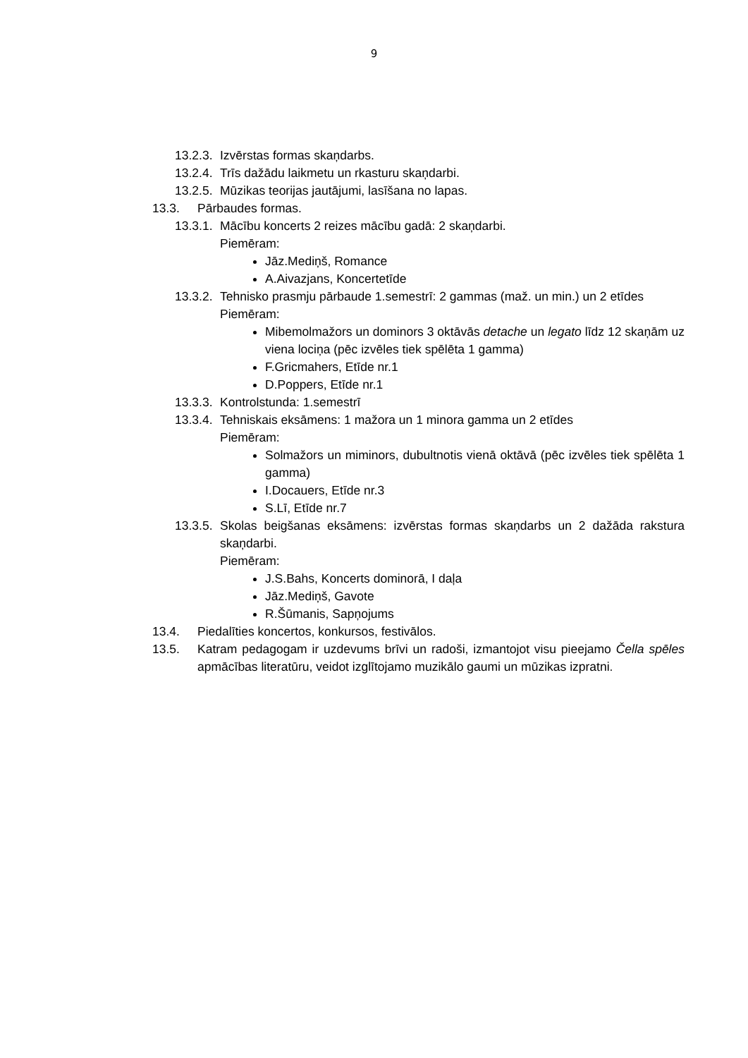9
13.2.3. Izvērstas formas skaņdarbs.
13.2.4. Trīs dažādu laikmetu un rkasturu skaņdarbi.
13.2.5. Mūzikas teorijas jautājumi, lasīšana no lapas.
13.3. Pārbaudes formas.
13.3.1. Mācību koncerts 2 reizes mācību gadā: 2 skaņdarbi.
Piemēram:
Jāz.Mediņš, Romance
A.Aivazjans, Koncertetīde
13.3.2. Tehnisko prasmju pārbaude 1.semestrī: 2 gammas (maž. un min.) un 2 etīdes
Piemēram:
Mibemolmažors un dominors 3 oktāvās detache un legato līdz 12 skaņām uz viena lociņa (pēc izvēles tiek spēlēta 1 gamma)
F.Gricmahers, Etīde nr.1
D.Poppers, Etīde nr.1
13.3.3. Kontrolstunda: 1.semestrī
13.3.4. Tehniskais eksāmens: 1 mažora un 1 minora gamma un 2 etīdes
Piemēram:
Solmažors un miminors, dubultnotis vienā oktāvā (pēc izvēles tiek spēlēta 1 gamma)
I.Docauers, Etīde nr.3
S.Lī, Etīde nr.7
13.3.5. Skolas beigšanas eksāmens: izvērstas formas skaņdarbs un 2 dažāda rakstura skaņdarbi.
Piemēram:
J.S.Bahs, Koncerts dominorā, I daļa
Jāz.Mediņš, Gavote
R.Šūmanis, Sapņojums
13.4. Piedalīties koncertos, konkursos, festivālos.
13.5. Katram pedagogam ir uzdevums brīvi un radoši, izmantojot visu pieejamo Čella spēles apmācības literatūru, veidot izglītojamo muzikālo gaumi un mūzikas izpratni.